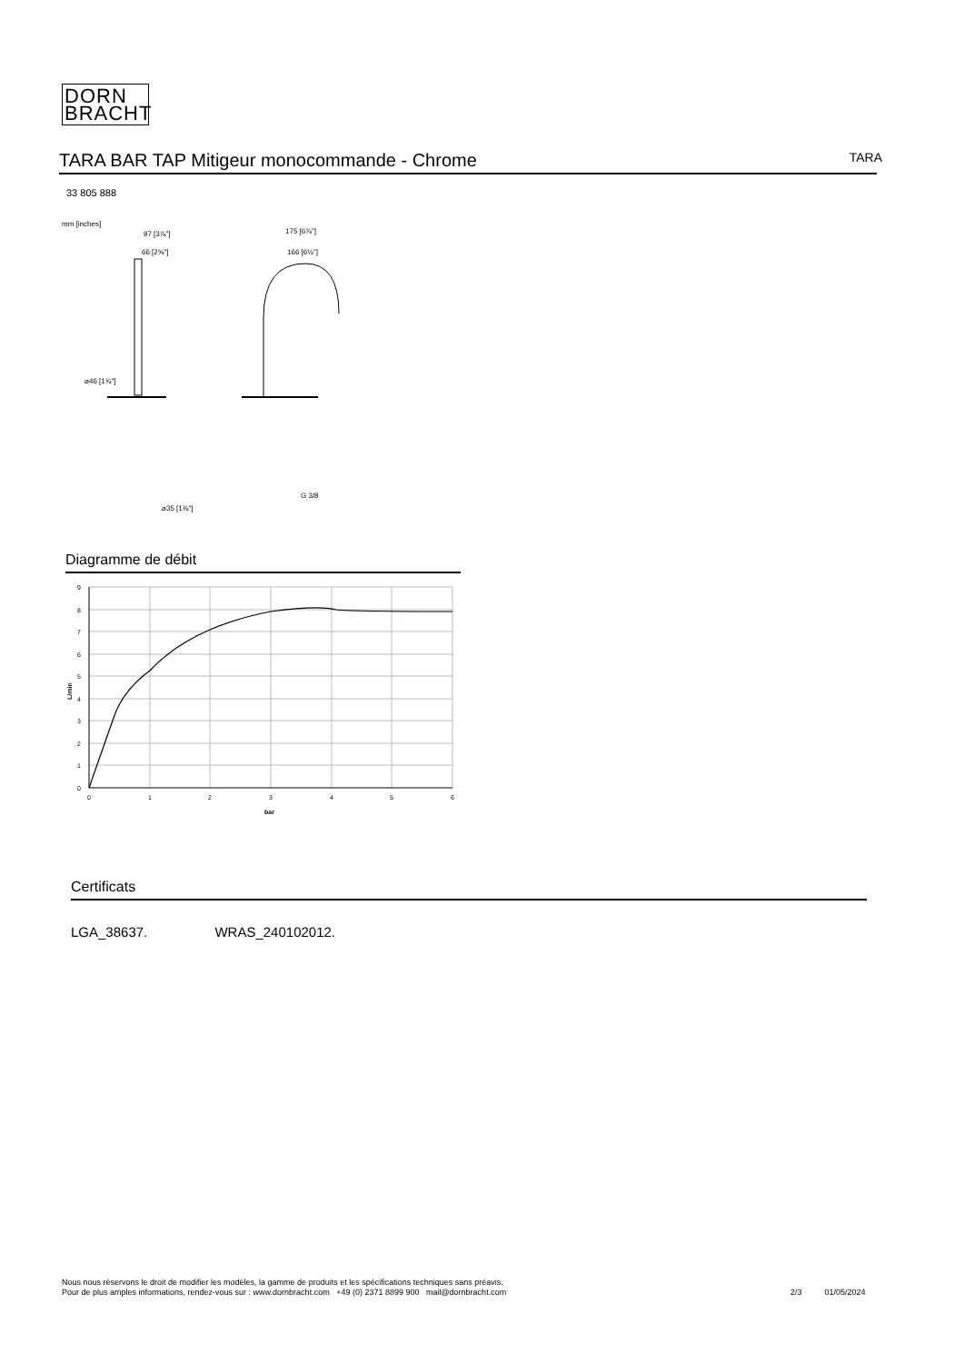DORN
BRACHT
TARA BAR TAP Mitigeur monocommande - Chrome
TARA
33 805 888
mm [inches]
97 [3⅞"]
66 [2⅝"]
⌀46 [1¾"]
⌀35 [1⅜"]
175 [6⅞"]
166 [6½"]
G 3/8
Diagramme de débit
9
8
7
6
5
4
3
2
1
0
0
1
2
3
4
5
6
bar
L/min
Certificats
LGA_38637. WRAS_240102012.
Nous nous réservons le droit de modifier les modèles, la gamme de produits et les spécifications techniques sans préavis.
Pour de plus amples informations, rendez-vous sur : www.dornbracht.com +49 (0) 2371 8899 900 mail@dornbracht.com
2/3 01/05/2024